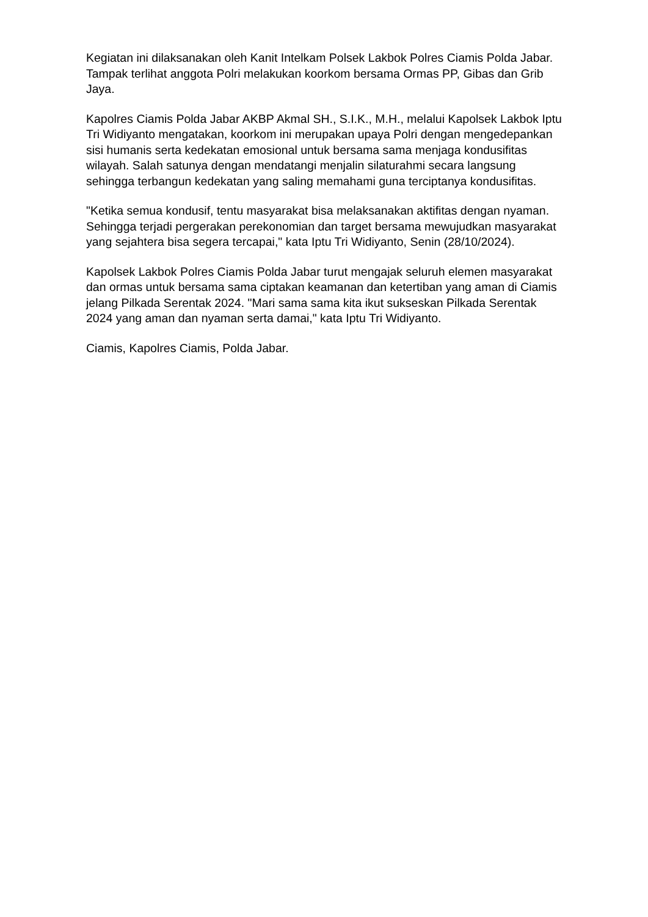Kegiatan ini dilaksanakan oleh Kanit Intelkam Polsek Lakbok Polres Ciamis Polda Jabar. Tampak terlihat anggota Polri melakukan koorkom bersama Ormas PP, Gibas dan Grib Jaya.
Kapolres Ciamis Polda Jabar AKBP Akmal SH., S.I.K., M.H., melalui Kapolsek Lakbok Iptu Tri Widiyanto mengatakan, koorkom ini merupakan upaya Polri dengan mengedepankan sisi humanis serta kedekatan emosional untuk bersama sama menjaga kondusifitas wilayah. Salah satunya dengan mendatangi menjalin silaturahmi secara langsung sehingga terbangun kedekatan yang saling memahami guna terciptanya kondusifitas.
"Ketika semua kondusif, tentu masyarakat bisa melaksanakan aktifitas dengan nyaman. Sehingga terjadi pergerakan perekonomian dan target bersama mewujudkan masyarakat yang sejahtera bisa segera tercapai," kata Iptu Tri Widiyanto, Senin (28/10/2024).
Kapolsek Lakbok Polres Ciamis Polda Jabar turut mengajak seluruh elemen masyarakat dan ormas untuk bersama sama ciptakan keamanan dan ketertiban yang aman di Ciamis jelang Pilkada Serentak 2024. "Mari sama sama kita ikut sukseskan Pilkada Serentak 2024 yang aman dan nyaman serta damai," kata Iptu Tri Widiyanto.
Ciamis, Kapolres Ciamis, Polda Jabar.